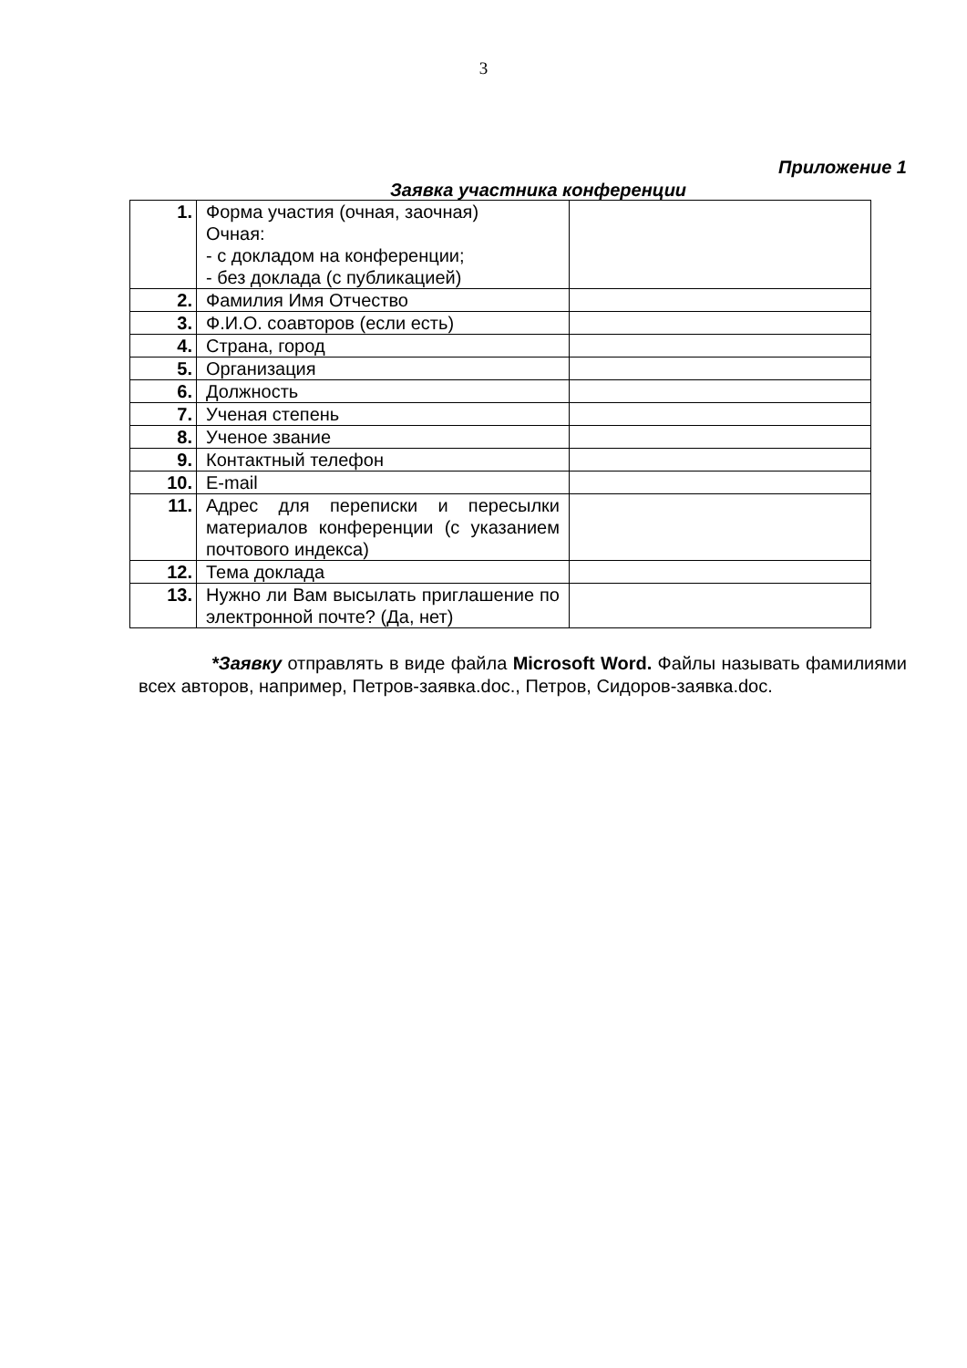3
Приложение 1
Заявка участника конференции
| 1. | Форма участия (очная, заочная) Очная: - с докладом на конференции; - без доклада (с публикацией) | |
| 2. | Фамилия Имя Отчество | |
| 3. | Ф.И.О. соавторов (если есть) | |
| 4. | Страна, город | |
| 5. | Организация | |
| 6. | Должность | |
| 7. | Ученая степень | |
| 8. | Ученое звание | |
| 9. | Контактный телефон | |
| 10. | E-mail | |
| 11. | Адрес для переписки и пересылки материалов конференции (с указанием почтового индекса) | |
| 12. | Тема доклада | |
| 13. | Нужно ли Вам высылать приглашение по электронной почте? (Да, нет) | |
*Заявку отправлять в виде файла Microsoft Word. Файлы называть фамилиями всех авторов, например, Петров-заявка.doc., Петров, Сидоров-заявка.doc.